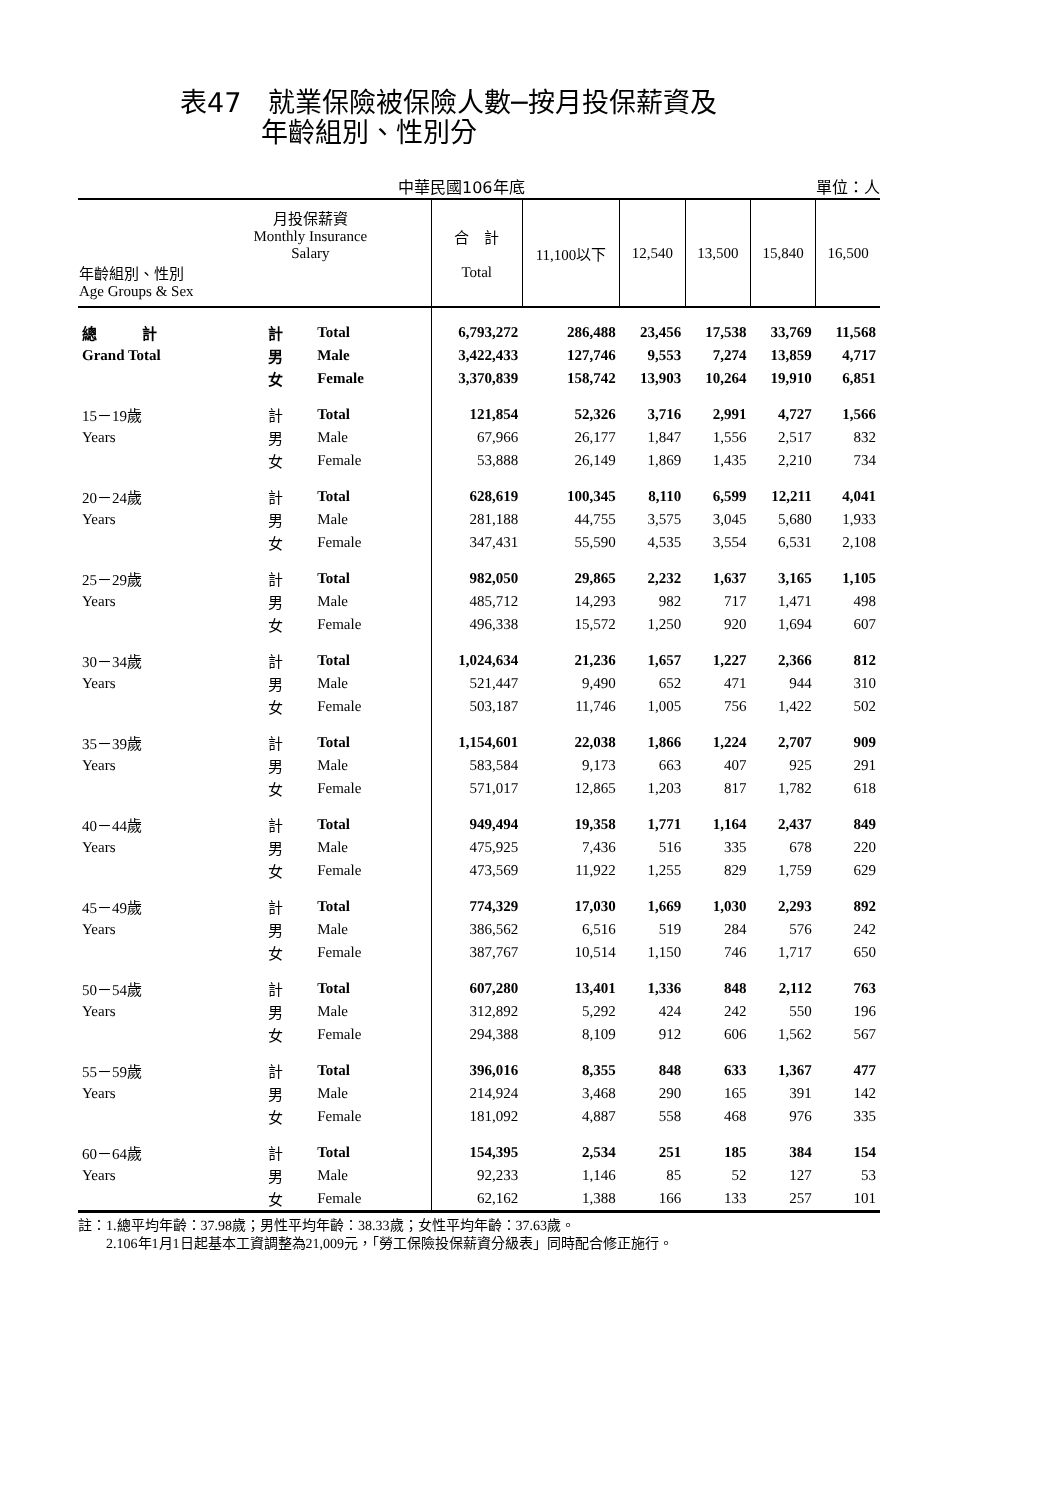表47　就業保險被保險人數─按月投保薪資及
　　　年齡組別、性別分
中華民國106年底 單位：人
| 月投保薪資 Monthly Insurance Salary 年齡組別、性別 Age Groups & Sex | | | 合 計 Total | 11,100以下 | 12,540 | 13,500 | 15,840 | 16,500 |
| --- | --- | --- | --- | --- | --- | --- | --- | --- |
| 總 計 | 計 | Total | 6,793,272 | 286,488 | 23,456 | 17,538 | 33,769 | 11,568 |
| Grand Total | 男 | Male | 3,422,433 | 127,746 | 9,553 | 7,274 | 13,859 | 4,717 |
| | 女 | Female | 3,370,839 | 158,742 | 13,903 | 10,264 | 19,910 | 6,851 |
| 15－19歲 | 計 | Total | 121,854 | 52,326 | 3,716 | 2,991 | 4,727 | 1,566 |
| Years | 男 | Male | 67,966 | 26,177 | 1,847 | 1,556 | 2,517 | 832 |
| | 女 | Female | 53,888 | 26,149 | 1,869 | 1,435 | 2,210 | 734 |
| 20－24歲 | 計 | Total | 628,619 | 100,345 | 8,110 | 6,599 | 12,211 | 4,041 |
| Years | 男 | Male | 281,188 | 44,755 | 3,575 | 3,045 | 5,680 | 1,933 |
| | 女 | Female | 347,431 | 55,590 | 4,535 | 3,554 | 6,531 | 2,108 |
| 25－29歲 | 計 | Total | 982,050 | 29,865 | 2,232 | 1,637 | 3,165 | 1,105 |
| Years | 男 | Male | 485,712 | 14,293 | 982 | 717 | 1,471 | 498 |
| | 女 | Female | 496,338 | 15,572 | 1,250 | 920 | 1,694 | 607 |
| 30－34歲 | 計 | Total | 1,024,634 | 21,236 | 1,657 | 1,227 | 2,366 | 812 |
| Years | 男 | Male | 521,447 | 9,490 | 652 | 471 | 944 | 310 |
| | 女 | Female | 503,187 | 11,746 | 1,005 | 756 | 1,422 | 502 |
| 35－39歲 | 計 | Total | 1,154,601 | 22,038 | 1,866 | 1,224 | 2,707 | 909 |
| Years | 男 | Male | 583,584 | 9,173 | 663 | 407 | 925 | 291 |
| | 女 | Female | 571,017 | 12,865 | 1,203 | 817 | 1,782 | 618 |
| 40－44歲 | 計 | Total | 949,494 | 19,358 | 1,771 | 1,164 | 2,437 | 849 |
| Years | 男 | Male | 475,925 | 7,436 | 516 | 335 | 678 | 220 |
| | 女 | Female | 473,569 | 11,922 | 1,255 | 829 | 1,759 | 629 |
| 45－49歲 | 計 | Total | 774,329 | 17,030 | 1,669 | 1,030 | 2,293 | 892 |
| Years | 男 | Male | 386,562 | 6,516 | 519 | 284 | 576 | 242 |
| | 女 | Female | 387,767 | 10,514 | 1,150 | 746 | 1,717 | 650 |
| 50－54歲 | 計 | Total | 607,280 | 13,401 | 1,336 | 848 | 2,112 | 763 |
| Years | 男 | Male | 312,892 | 5,292 | 424 | 242 | 550 | 196 |
| | 女 | Female | 294,388 | 8,109 | 912 | 606 | 1,562 | 567 |
| 55－59歲 | 計 | Total | 396,016 | 8,355 | 848 | 633 | 1,367 | 477 |
| Years | 男 | Male | 214,924 | 3,468 | 290 | 165 | 391 | 142 |
| | 女 | Female | 181,092 | 4,887 | 558 | 468 | 976 | 335 |
| 60－64歲 | 計 | Total | 154,395 | 2,534 | 251 | 185 | 384 | 154 |
| Years | 男 | Male | 92,233 | 1,146 | 85 | 52 | 127 | 53 |
| | 女 | Female | 62,162 | 1,388 | 166 | 133 | 257 | 101 |
註：1.總平均年齡：37.98歲；男性平均年齡：38.33歲；女性平均年齡：37.63歲。
　　2.106年1月1日起基本工資調整為21,009元，「勞工保險投保薪資分級表」同時配合修正施行。